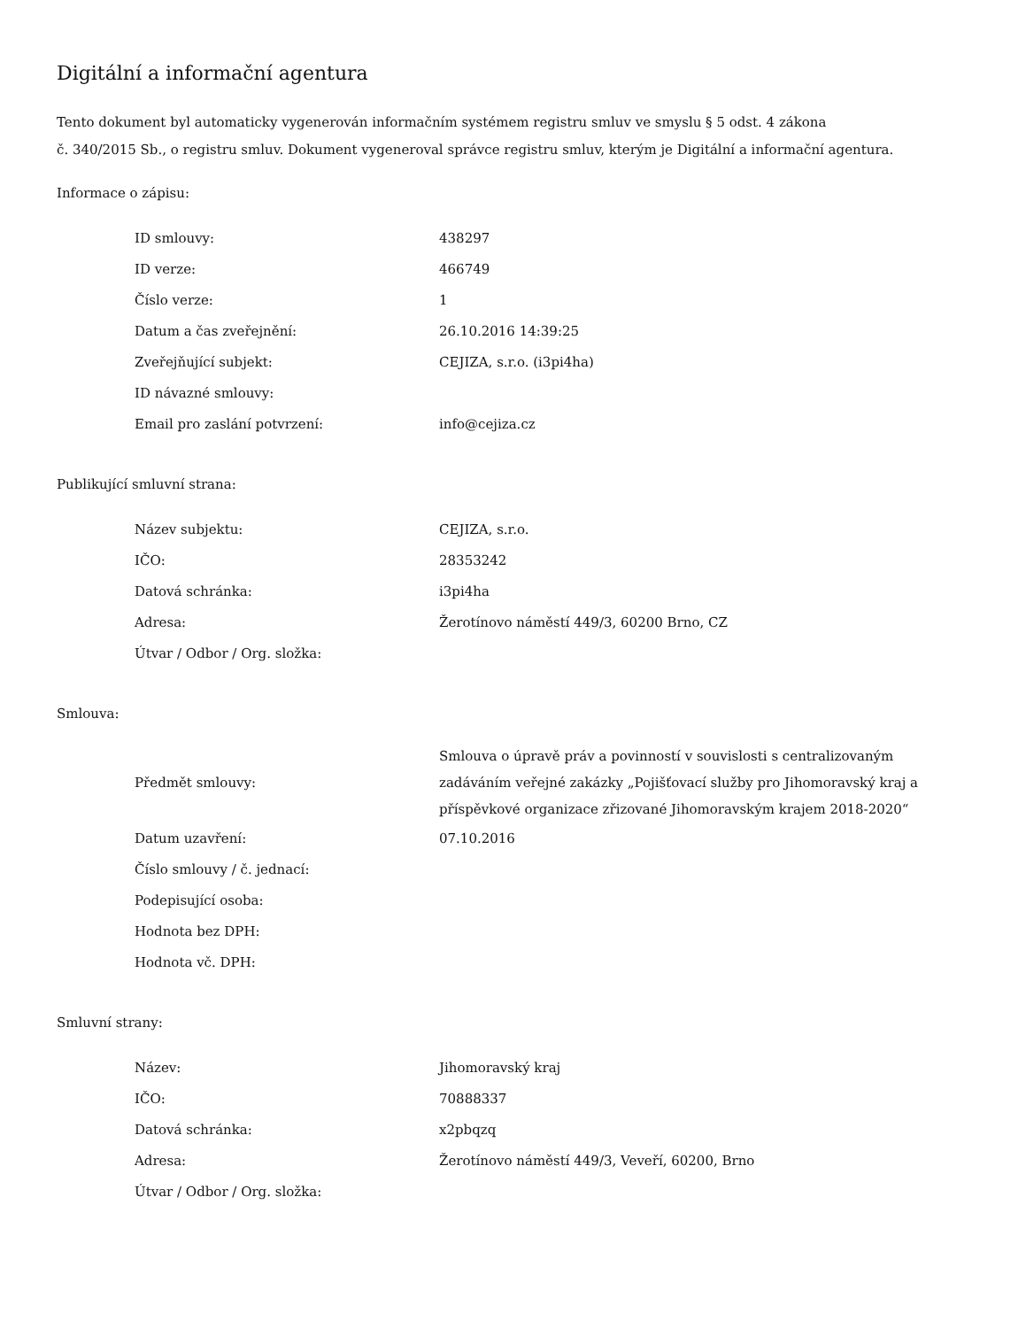Digitální a informační agentura
Tento dokument byl automaticky vygenerován informačním systémem registru smluv ve smyslu § 5 odst. 4 zákona
č. 340/2015 Sb., o registru smluv. Dokument vygeneroval správce registru smluv, kterým je Digitální a informační agentura.
Informace o zápisu:
| ID smlouvy: | 438297 |
| ID verze: | 466749 |
| Číslo verze: | 1 |
| Datum a čas zveřejnění: | 26.10.2016 14:39:25 |
| Zveřejňující subjekt: | CEJIZA, s.r.o. (i3pi4ha) |
| ID návazné smlouvy: | |
| Email pro zaslání potvrzení: | info@cejiza.cz |
Publikující smluvní strana:
| Název subjektu: | CEJIZA, s.r.o. |
| IČO: | 28353242 |
| Datová schránka: | i3pi4ha |
| Adresa: | Žerotínovo náměstí 449/3, 60200 Brno, CZ |
| Útvar / Odbor / Org. složka: | |
Smlouva:
| Předmět smlouvy: | Smlouva o úpravě práv a povinností v souvislosti s centralizovaným zadáváním veřejné zakázky „Pojišťovací služby pro Jihomoravský kraj a příspěvkové organizace zřizované Jihomoravským krajem 2018-2020“ |
| Datum uzavření: | 07.10.2016 |
| Číslo smlouvy / č. jednací: | |
| Podepisující osoba: | |
| Hodnota bez DPH: | |
| Hodnota vč. DPH: | |
Smluvní strany:
| Název: | Jihomoravský kraj |
| IČO: | 70888337 |
| Datová schránka: | x2pbqzq |
| Adresa: | Žerotínovo náměstí 449/3, Veveří, 60200, Brno |
| Útvar / Odbor / Org. složka: | |